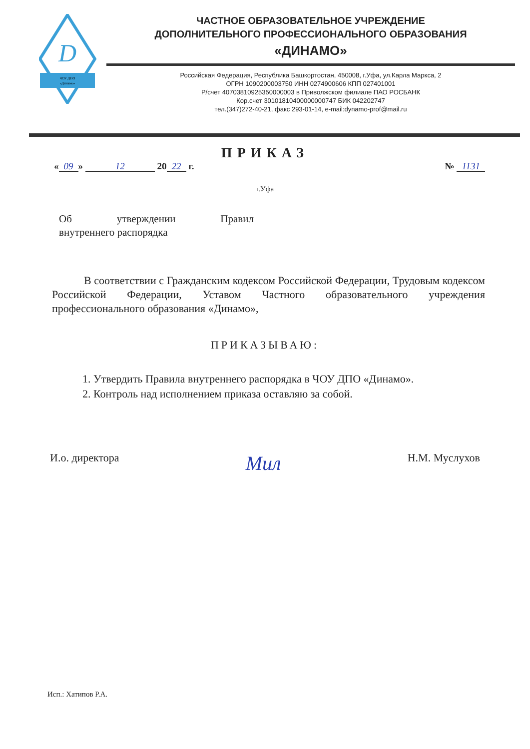D
ЧОУ ДПО
«Динамо»
ЧАСТНОЕ ОБРАЗОВАТЕЛЬНОЕ УЧРЕЖДЕНИЕ
ДОПОЛНИТЕЛЬНОГО ПРОФЕССИОНАЛЬНОГО ОБРАЗОВАНИЯ
«ДИНАМО»
Российская Федерация, Республика Башкортостан, 450008, г.Уфа, ул.Карла Маркса, 2
ОГРН 1090200003750 ИНН 0274900606 КПП 027401001
Р/счет 40703810925350000003 в Приволжском филиале ПАО РОСБАНК
Кор.счет 30101810400000000747 БИК 042202747
тел.(347)272-40-21, факс 293-01-14, e-mail:dynamo-prof@mail.ru
ПРИКАЗ
« 09 » 12 20 22 г. № 1131
г.Уфа
Об утверждении Правил
внутреннего распорядка
В соответствии с Гражданским кодексом Российской Федерации, Трудовым кодексом Российской Федерации, Уставом Частного образовательного учреждения профессионального образования «Динамо»,
ПРИКАЗЫВАЮ:
1. Утвердить Правила внутреннего распорядка в ЧОУ ДПО «Динамо».
2. Контроль над исполнением приказа оставляю за собой.
И.о. директора
Мил
Н.М. Муслухов
Исп.: Хатипов Р.А.